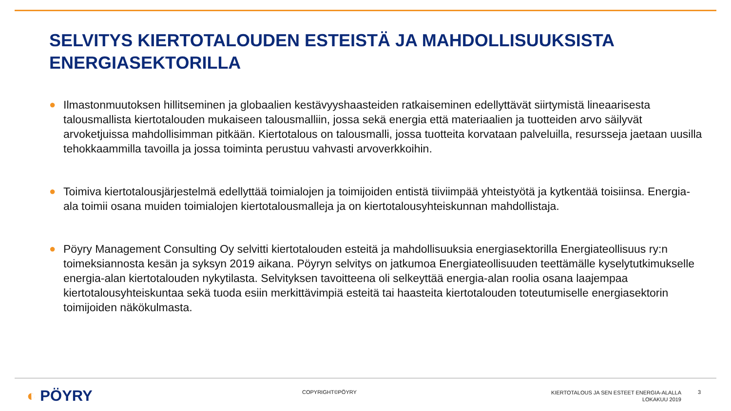SELVITYS KIERTOTALOUDEN ESTEISTÄ JA MAHDOLLISUUKSISTA
ENERGIASEKTORILLA
● Ilmastonmuutoksen hillitseminen ja globaalien kestävyyshaasteiden ratkaiseminen edellyttävät siirtymistä lineaarisesta talousmallista kiertotalouden mukaiseen talousmalliin, jossa sekä energia että materiaalien ja tuotteiden arvo säilyvät arvoketjuissa mahdollisimman pitkään. Kiertotalous on talousmalli, jossa tuotteita korvataan palveluilla, resursseja jaetaan uusilla tehokkaammilla tavoilla ja jossa toiminta perustuu vahvasti arvoverkkoihin.
● Toimiva kiertotalousjärjestelmä edellyttää toimialojen ja toimijoiden entistä tiiviimpää yhteistyötä ja kytkentää toisiinsa. Energia-ala toimii osana muiden toimialojen kiertotalousmalleja ja on kiertotalousyhteiskunnan mahdollistaja.
● Pöyry Management Consulting Oy selvitti kiertotalouden esteitä ja mahdollisuuksia energiasektorilla Energiateollisuus ry:n toimeksiannosta kesän ja syksyn 2019 aikana. Pöyryn selvitys on jatkumoa Energiateollisuuden teettämälle kyselytutkimukselle energia-alan kiertotalouden nykytilasta. Selvityksen tavoitteena oli selkeyttää energia-alan roolia osana laajempaa kiertotalousyhteiskuntaa sekä tuoda esiin merkittävimpiä esteitä tai haasteita kiertotalouden toteutumiselle energiasektorin toimijoiden näkökulmasta.
◐ PÖYRY COPYRIGHT©PÖYRY
KIERTOTALOUS JA SEN ESTEET ENERGIA-ALALLA
LOKAKUU 2019
3